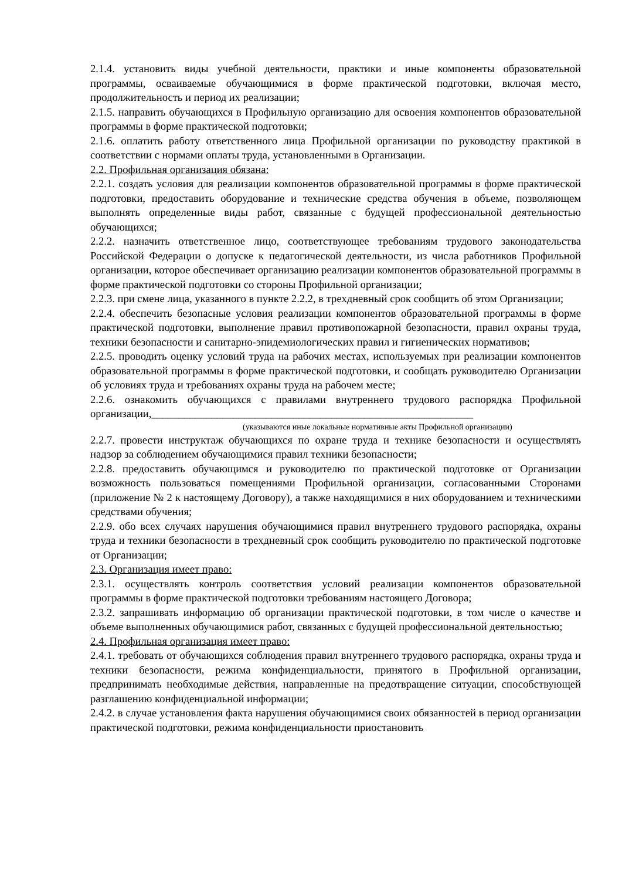2.1.4. установить виды учебной деятельности, практики и иные компоненты образовательной программы, осваиваемые обучающимися в форме практической подготовки, включая место, продолжительность и период их реализации;
2.1.5. направить обучающихся в Профильную организацию для освоения компонентов образовательной программы в форме практической подготовки;
2.1.6. оплатить работу ответственного лица Профильной организации по руководству практикой в соответствии с нормами оплаты труда, установленными в Организации.
2.2. Профильная организация обязана:
2.2.1. создать условия для реализации компонентов образовательной программы в форме практической подготовки, предоставить оборудование и технические средства обучения в объеме, позволяющем выполнять определенные виды работ, связанные с будущей профессиональной деятельностью обучающихся;
2.2.2. назначить ответственное лицо, соответствующее требованиям трудового законодательства Российской Федерации о допуске к педагогической деятельности, из числа работников Профильной организации, которое обеспечивает организацию реализации компонентов образовательной программы в форме практической подготовки со стороны Профильной организации;
2.2.3. при смене лица, указанного в пункте 2.2.2, в трехдневный срок сообщить об этом Организации;
2.2.4. обеспечить безопасные условия реализации компонентов образовательной программы в форме практической подготовки, выполнение правил противопожарной безопасности, правил охраны труда, техники безопасности и санитарно-эпидемиологических правил и гигиенических нормативов;
2.2.5. проводить оценку условий труда на рабочих местах, используемых при реализации компонентов образовательной программы в форме практической подготовки, и сообщать руководителю Организации об условиях труда и требованиях охраны труда на рабочем месте;
2.2.6. ознакомить обучающихся с правилами внутреннего трудового распорядка Профильной организации,___________________________________________________________
(указываются иные локальные нормативные акты Профильной организации)
2.2.7. провести инструктаж обучающихся по охране труда и технике безопасности и осуществлять надзор за соблюдением обучающимися правил техники безопасности;
2.2.8. предоставить обучающимся и руководителю по практической подготовке от Организации возможность пользоваться помещениями Профильной организации, согласованными Сторонами (приложение № 2 к настоящему Договору), а также находящимися в них оборудованием и техническими средствами обучения;
2.2.9. обо всех случаях нарушения обучающимися правил внутреннего трудового распорядка, охраны труда и техники безопасности в трехдневный срок сообщить руководителю по практической подготовке от Организации;
2.3. Организация имеет право:
2.3.1. осуществлять контроль соответствия условий реализации компонентов образовательной программы в форме практической подготовки требованиям настоящего Договора;
2.3.2. запрашивать информацию об организации практической подготовки, в том числе о качестве и объеме выполненных обучающимися работ, связанных с будущей профессиональной деятельностью;
2.4. Профильная организация имеет право:
2.4.1. требовать от обучающихся соблюдения правил внутреннего трудового распорядка, охраны труда и техники безопасности, режима конфиденциальности, принятого в Профильной организации, предпринимать необходимые действия, направленные на предотвращение ситуации, способствующей разглашению конфиденциальной информации;
2.4.2. в случае установления факта нарушения обучающимися своих обязанностей в период организации практической подготовки, режима конфиденциальности приостановить